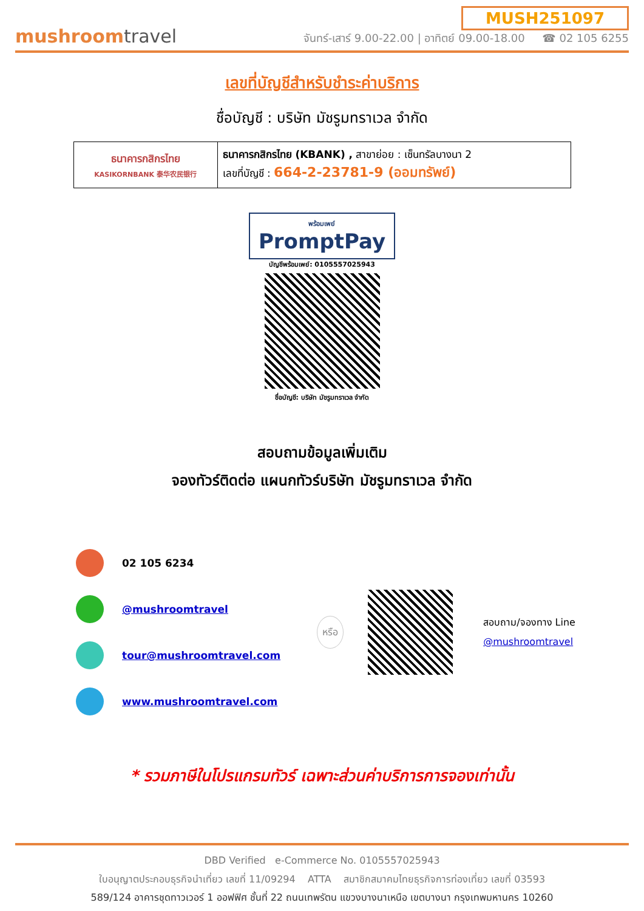mushroomtravel
MUSH251097
จันทร์-เสาร์ 9.00-22.00 | อาทิตย์ 09.00-18.00 ☎ 02 105 6255
เลขที่บัญชีสำหรับชำระค่าบริการ
ชื่อบัญชี : บริษัท มัชรูมทราเวล จำกัด
| ธนาคารกสิกรไทย KASIKORNBANK 泰华农民银行 | ธนาคารกสิกรไทย (KBANK) , สาขาย่อย : เซ็นทรัลบางนา 2 เลขที่บัญชี : 664-2-23781-9 (ออมทรัพย์) |
พร้อมเพย์
PromptPay
บัญชีพร้อมเพย์: 0105557025943
ชื่อบัญชี: บริษัท มัชรูมทราเวล จำกัด
สอบถามข้อมูลเพิ่มเติม
จองทัวร์ติดต่อ แผนกทัวร์บริษัท มัชรูมทราเวล จำกัด
02 105 6234
@mushroomtravel
tour@mushroomtravel.com
www.mushroomtravel.com
หรือ
สอบถาม/จองทาง Line
@mushroomtravel
* รวมภาษีในโปรแกรมทัวร์ เฉพาะส่วนค่าบริการการจองเท่านั้น
DBD Verified e-Commerce No. 0105557025943
ใบอนุญาตประกอบธุรกิจนำเที่ยว เลขที่ 11/09294 ATTA สมาชิกสมาคมไทยธุรกิจการท่องเที่ยว เลขที่ 03593
589/124 อาคารชุดทาวเวอร์ 1 ออฟฟิศ ชั้นที่ 22 ถนนเทพรัตน แขวงบางนาเหนือ เขตบางนา กรุงเทพมหานคร 10260